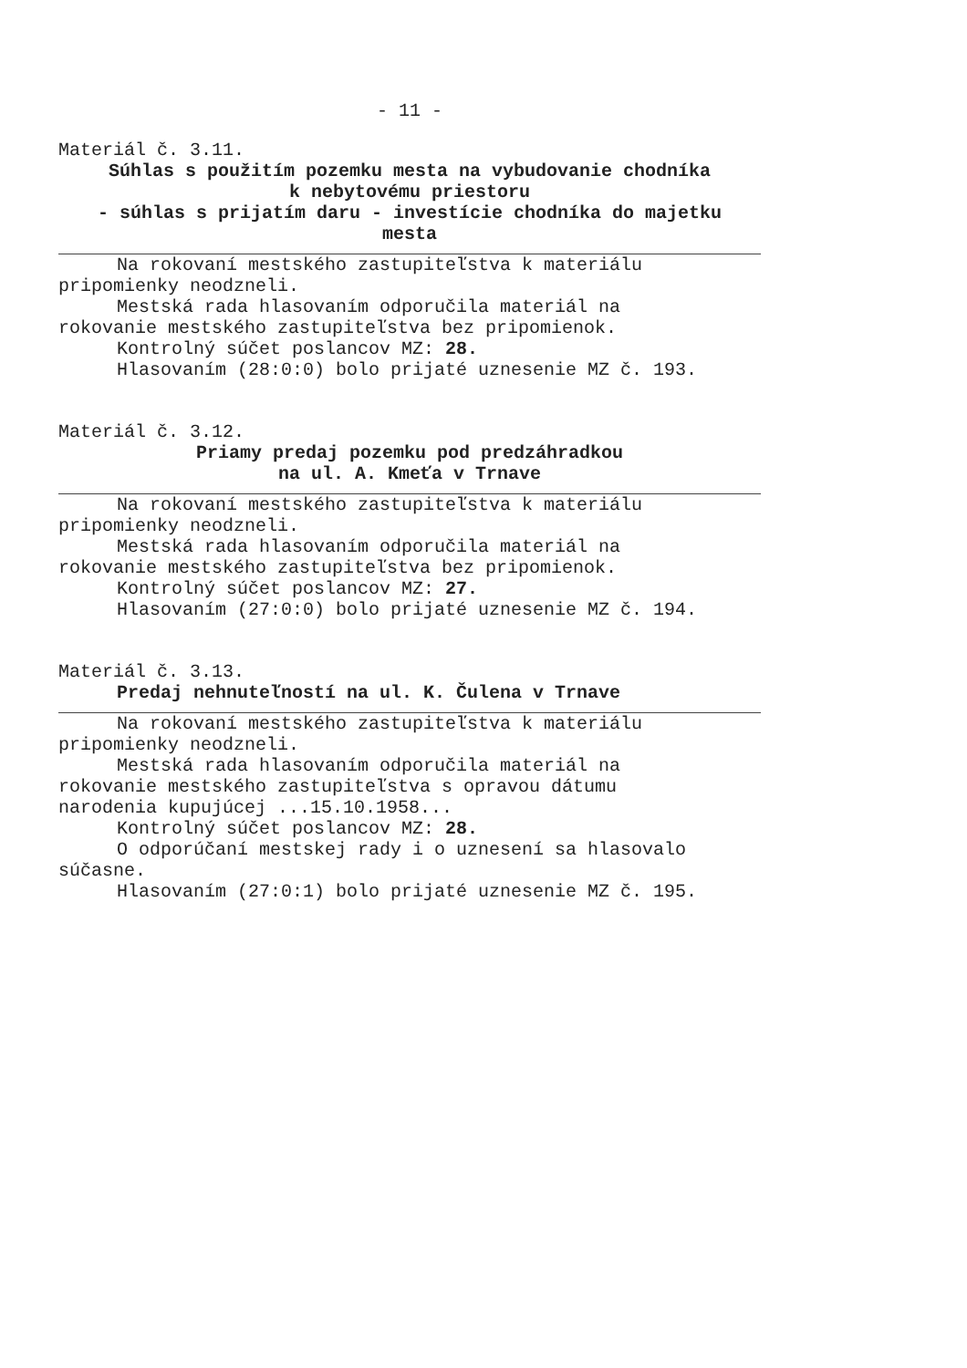- 11 -
Materiál č. 3.11.
Súhlas s použitím pozemku mesta na vybudovanie chodníka
k nebytovému priestoru
- súhlas s prijatím daru - investície chodníka do majetku
mesta
Na rokovaní mestského zastupiteľstva k materiálu
pripomienky neodzneli.
Mestská rada hlasovaním odporučila materiál na
rokovanie mestského zastupiteľstva bez pripomienok.
Kontrolný súčet poslancov MZ: 28.
Hlasovaním (28:0:0) bolo prijaté uznesenie MZ č. 193.
Materiál č. 3.12.
Priamy predaj pozemku pod predzáhradkou
na ul. A. Kmeťa v Trnave
Na rokovaní mestského zastupiteľstva k materiálu
pripomienky neodzneli.
Mestská rada hlasovaním odporučila materiál na
rokovanie mestského zastupiteľstva bez pripomienok.
Kontrolný súčet poslancov MZ: 27.
Hlasovaním (27:0:0) bolo prijaté uznesenie MZ č. 194.
Materiál č. 3.13.
Predaj nehnuteľností na ul. K. Čulena v Trnave
Na rokovaní mestského zastupiteľstva k materiálu
pripomienky neodzneli.
Mestská rada hlasovaním odporučila materiál na
rokovanie mestského zastupiteľstva s opravou dátumu
narodenia kupujúcej ...15.10.1958...
Kontrolný súčet poslancov MZ: 28.
O odporúčaní mestskej rady i o uznesení sa hlasovalo
súčasne.
Hlasovaním (27:0:1) bolo prijaté uznesenie MZ č. 195.